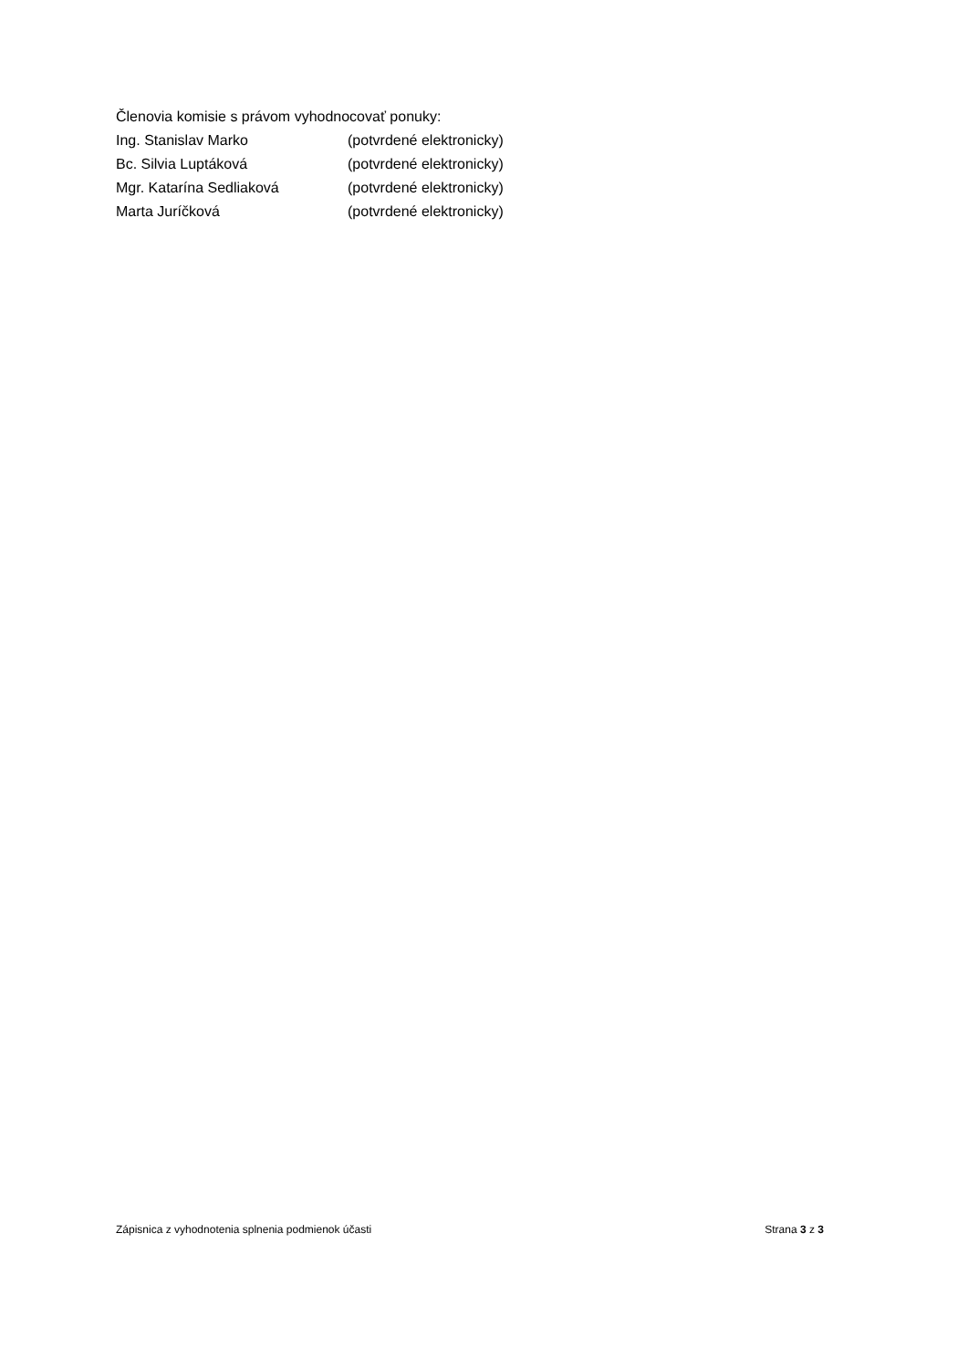Členovia komisie s právom vyhodnocovať ponuky:
Ing. Stanislav Marko (potvrdené elektronicky)
Bc. Silvia Luptáková (potvrdené elektronicky)
Mgr. Katarína Sedliaková (potvrdené elektronicky)
Marta Juríčková (potvrdené elektronicky)
Zápisnica z vyhodnotenia splnenia podmienok účasti Strana 3 z 3